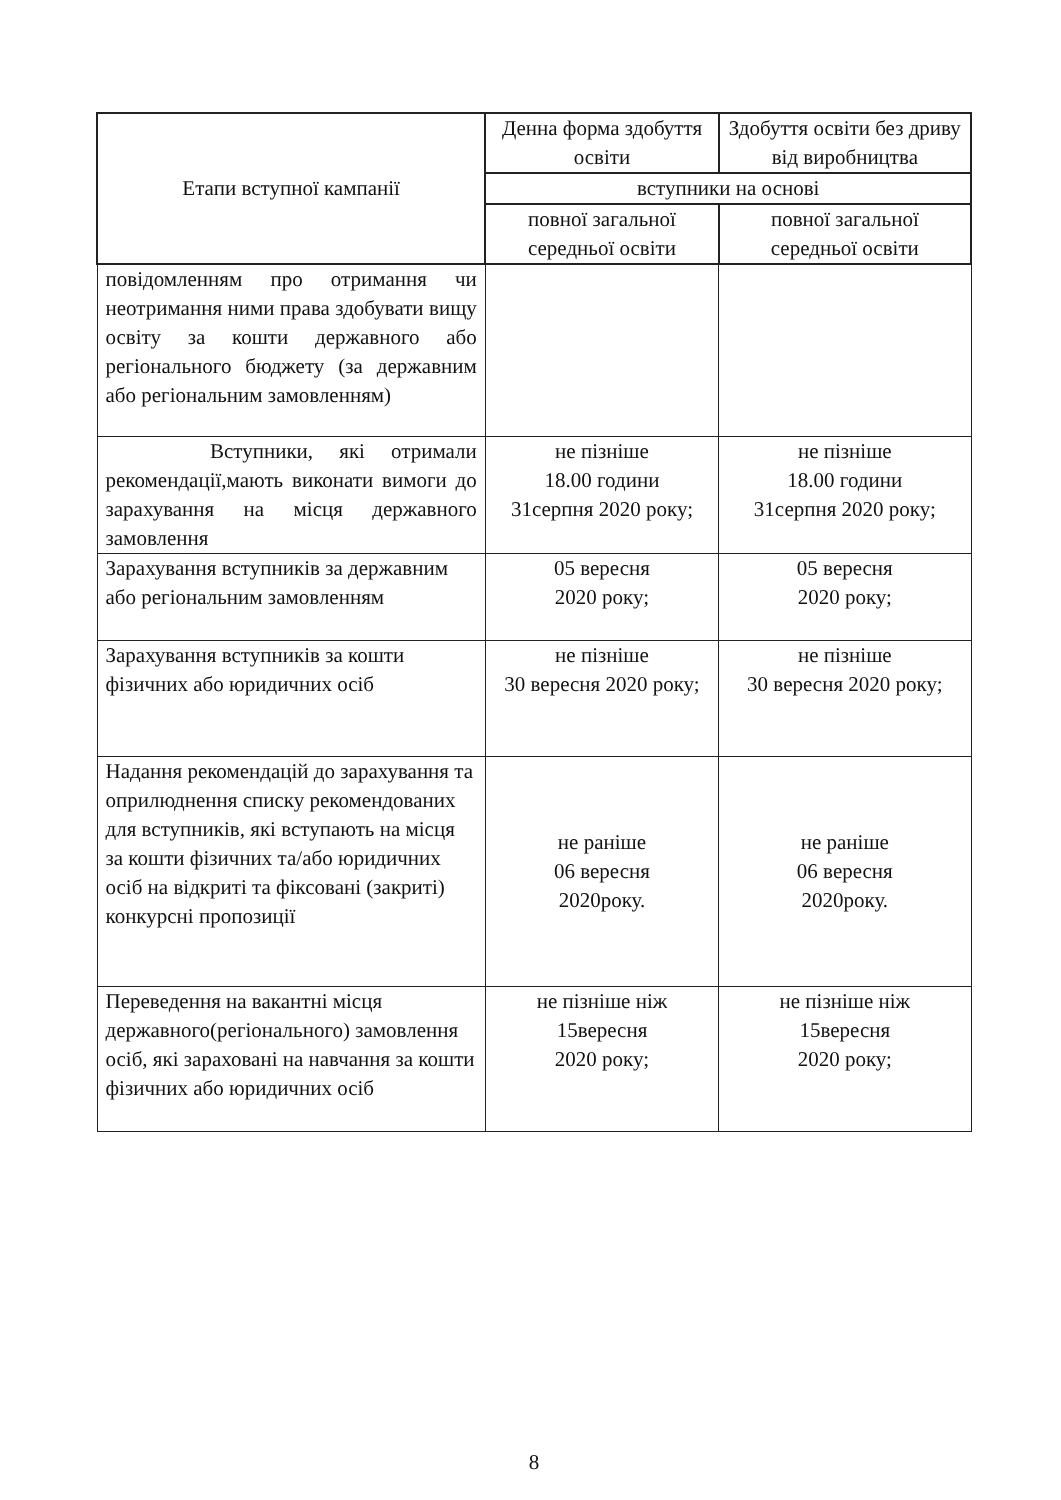| Етапи вступної кампанії | Денна форма здобуття освіти | Здобуття освіти без дриву від виробництва |
| --- | --- | --- |
| | вступники на основі | |
| | повної загальної середньої освіти | повної загальної середньої освіти |
| повідомленням про отримання чи неотримання ними права здобувати вищу освіту за кошти державного або регіонального бюджету (за державним або регіональним замовленням) | | |
| Вступники, які отримали рекомендації,мають виконати вимоги до зарахування на місця державного замовлення | не пізніше 18.00 години 31серпня 2020 року; | не пізніше 18.00 години 31серпня 2020 року; |
| Зарахування вступників за державним або регіональним замовленням | 05 вересня 2020 року; | 05 вересня 2020 року; |
| Зарахування вступників за кошти фізичних або юридичних осіб | не пізніше 30 вересня 2020 року; | не пізніше 30 вересня 2020 року; |
| Надання рекомендацій до зарахування та оприлюднення списку рекомендованих для вступників, які вступають на місця за кошти фізичних та/або юридичних осіб на відкриті та фіксовані (закриті) конкурсні пропозиції | не раніше 06 вересня 2020року. | не раніше 06 вересня 2020року. |
| Переведення на вакантні місця державного(регіонального) замовлення осіб, які зараховані на навчання за кошти фізичних або юридичних осіб | не пізніше ніж 15вересня 2020 року; | не пізніше ніж 15вересня 2020 року; |
8